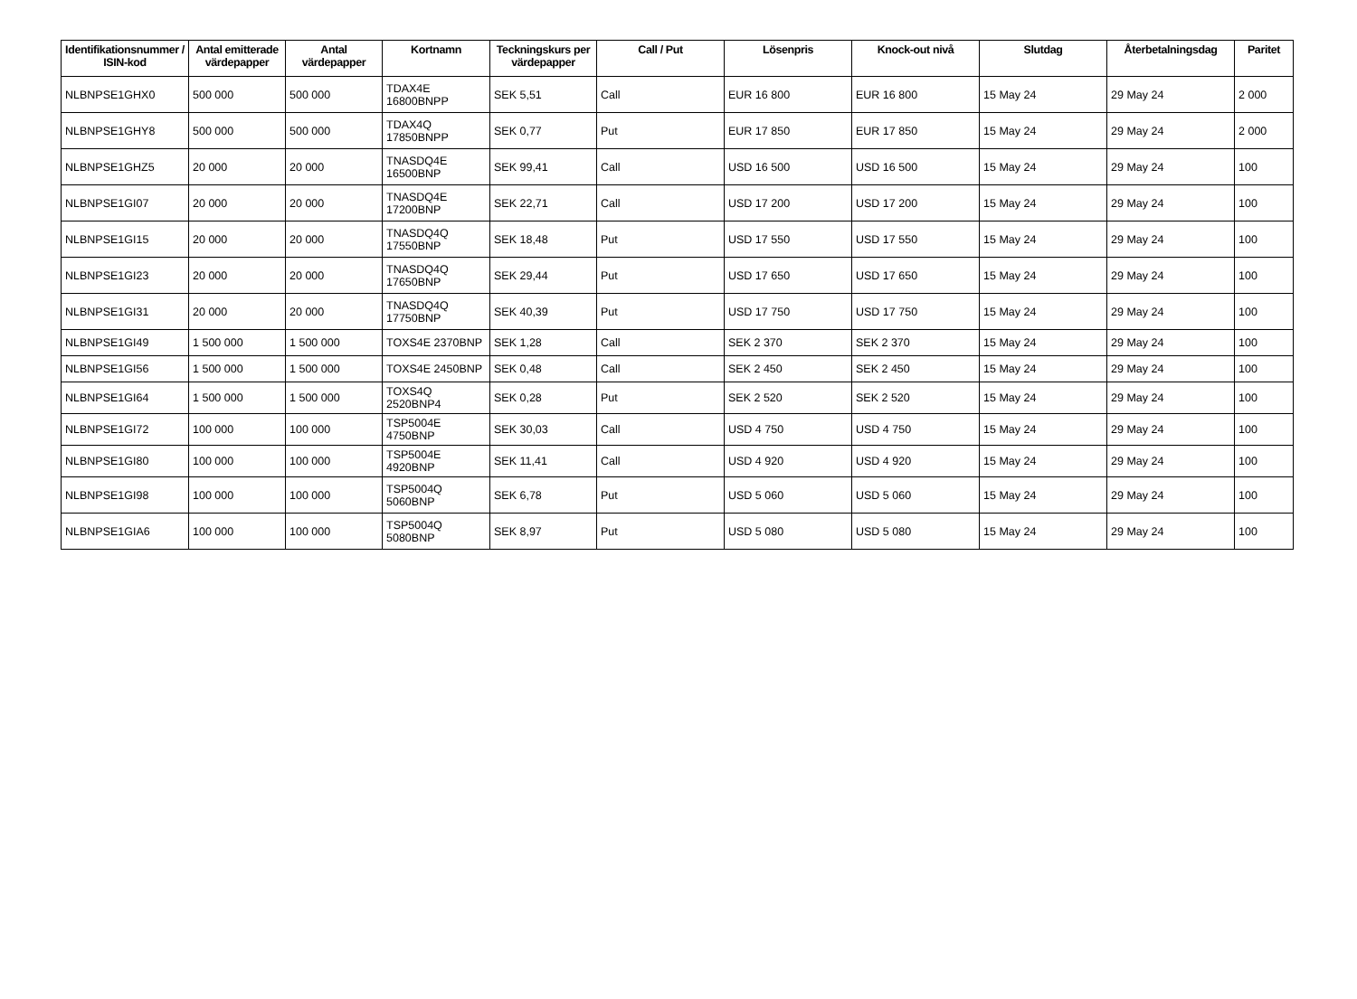| Identifikationsnummer / ISIN-kod | Antal emitterade värdepapper | Antal värdepapper | Kortnamn | Teckningskurs per värdepapper | Call / Put | Lösenpris | Knock-out nivå | Slutdag | Återbetalningsdag | Paritet |
| --- | --- | --- | --- | --- | --- | --- | --- | --- | --- | --- |
| NLBNPSE1GHX0 | 500 000 | 500 000 | TDAX4E 16800BNPP | SEK 5,51 | Call | EUR 16 800 | EUR 16 800 | 15 May 24 | 29 May 24 | 2 000 |
| NLBNPSE1GHY8 | 500 000 | 500 000 | TDAX4Q 17850BNPP | SEK 0,77 | Put | EUR 17 850 | EUR 17 850 | 15 May 24 | 29 May 24 | 2 000 |
| NLBNPSE1GHZ5 | 20 000 | 20 000 | TNASDQ4E 16500BNP | SEK 99,41 | Call | USD 16 500 | USD 16 500 | 15 May 24 | 29 May 24 | 100 |
| NLBNPSE1GI07 | 20 000 | 20 000 | TNASDQ4E 17200BNP | SEK 22,71 | Call | USD 17 200 | USD 17 200 | 15 May 24 | 29 May 24 | 100 |
| NLBNPSE1GI15 | 20 000 | 20 000 | TNASDQ4Q 17550BNP | SEK 18,48 | Put | USD 17 550 | USD 17 550 | 15 May 24 | 29 May 24 | 100 |
| NLBNPSE1GI23 | 20 000 | 20 000 | TNASDQ4Q 17650BNP | SEK 29,44 | Put | USD 17 650 | USD 17 650 | 15 May 24 | 29 May 24 | 100 |
| NLBNPSE1GI31 | 20 000 | 20 000 | TNASDQ4Q 17750BNP | SEK 40,39 | Put | USD 17 750 | USD 17 750 | 15 May 24 | 29 May 24 | 100 |
| NLBNPSE1GI49 | 1 500 000 | 1 500 000 | TOXS4E 2370BNP | SEK 1,28 | Call | SEK 2 370 | SEK 2 370 | 15 May 24 | 29 May 24 | 100 |
| NLBNPSE1GI56 | 1 500 000 | 1 500 000 | TOXS4E 2450BNP | SEK 0,48 | Call | SEK 2 450 | SEK 2 450 | 15 May 24 | 29 May 24 | 100 |
| NLBNPSE1GI64 | 1 500 000 | 1 500 000 | TOXS4Q 2520BNP4 | SEK 0,28 | Put | SEK 2 520 | SEK 2 520 | 15 May 24 | 29 May 24 | 100 |
| NLBNPSE1GI72 | 100 000 | 100 000 | TSP5004E 4750BNP | SEK 30,03 | Call | USD 4 750 | USD 4 750 | 15 May 24 | 29 May 24 | 100 |
| NLBNPSE1GI80 | 100 000 | 100 000 | TSP5004E 4920BNP | SEK 11,41 | Call | USD 4 920 | USD 4 920 | 15 May 24 | 29 May 24 | 100 |
| NLBNPSE1GI98 | 100 000 | 100 000 | TSP5004Q 5060BNP | SEK 6,78 | Put | USD 5 060 | USD 5 060 | 15 May 24 | 29 May 24 | 100 |
| NLBNPSE1GIA6 | 100 000 | 100 000 | TSP5004Q 5080BNP | SEK 8,97 | Put | USD 5 080 | USD 5 080 | 15 May 24 | 29 May 24 | 100 |